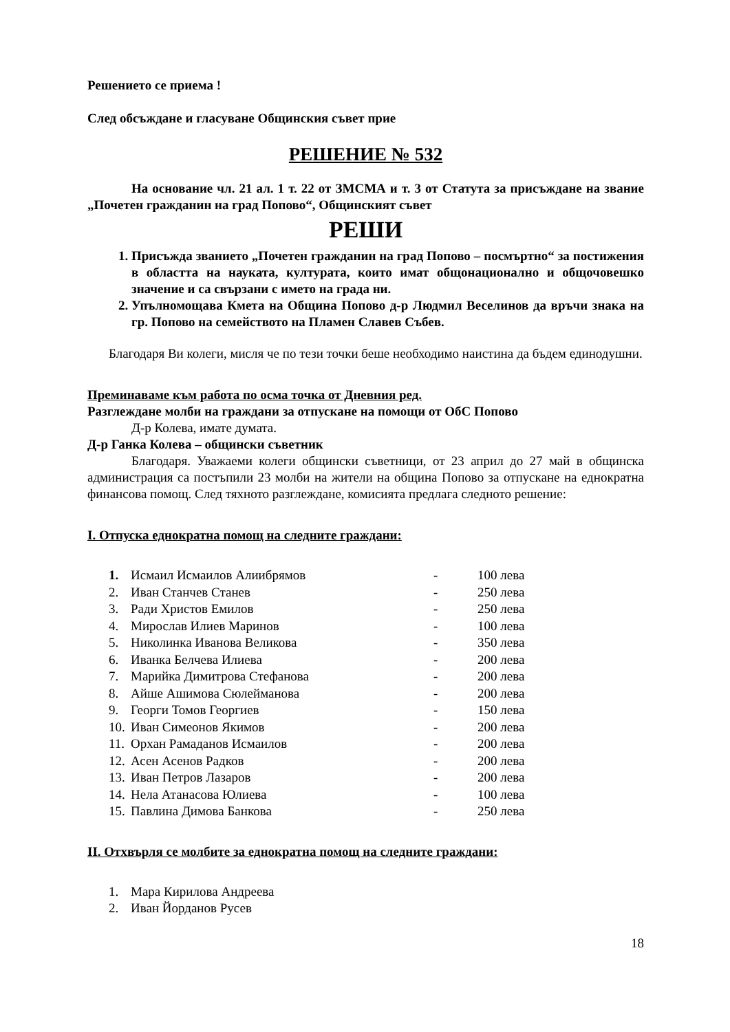Решението се приема !
След обсъждане и гласуване Общинския съвет прие
РЕШЕНИЕ № 532
На основание чл. 21 ал. 1 т. 22 от ЗМСМА и т. 3 от Статута за присъждане на звание „Почетен гражданин на град Попово“, Общинският съвет
РЕШИ
1. Присъжда званието „Почетен гражданин на град Попово – посмъртно“ за постижения в областта на науката, културата, които имат общонационално и общочовешко значение и са свързани с името на града ни.
2. Упълномощава Кмета на Община Попово д-р Людмил Веселинов да връчи знака на гр. Попово на семейството на Пламен Славев Събев.
Благодаря Ви колеги, мисля че по тези точки беше необходимо наистина да бъдем единодушни.
Преминаваме към работа по осма точка от Дневния ред.
Разглеждане молби на граждани за отпускане на помощи от ОбС Попово
Д-р Колева, имате думата.
Д-р Ганка Колева – общински съветник
Благодаря. Уважаеми колеги общински съветници, от 23 април до 27 май в общинска администрация са постъпили 23 молби на жители на община Попово за отпускане на еднократна финансова помощ. След тяхното разглеждане, комисията предлага следното решение:
I. Отпуска еднократна помощ на следните граждани:
| 1. | Исмаил Исмаилов Алиибрямов | - | 100 лева |
| 2. | Иван Станчев Станев | - | 250 лева |
| 3. | Ради Христов Емилов | - | 250 лева |
| 4. | Мирослав Илиев Маринов | - | 100 лева |
| 5. | Николинка Иванова Великова | - | 350 лева |
| 6. | Иванка Белчева Илиева | - | 200 лева |
| 7. | Марийка Димитрова Стефанова | - | 200 лева |
| 8. | Айше Ашимова Сюлейманова | - | 200 лева |
| 9. | Георги Томов Георгиев | - | 150 лева |
| 10. | Иван Симеонов Якимов | - | 200 лева |
| 11. | Орхан Рамаданов Исмаилов | - | 200 лева |
| 12. | Асен Асенов Радков | - | 200 лева |
| 13. | Иван Петров Лазаров | - | 200 лева |
| 14. | Нела Атанасова Юлиева | - | 100 лева |
| 15. | Павлина Димова Банкова | - | 250 лева |
II. Отхвърля се молбите за еднократна помощ на следните граждани:
| 1. | Мара Кирилова Андреева |
| 2. | Иван Йорданов Русев |
18